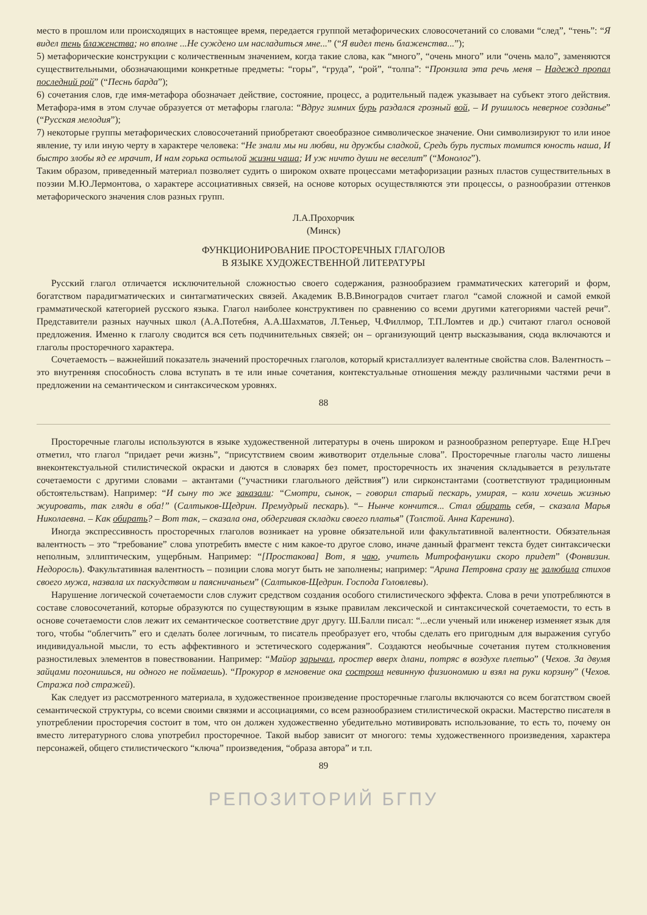место в прошлом или происходящих в настоящее время, передается группой метафорических словосочетаний со словами “след”, “тень”: “Я видел тень блаженства; но вполне ...Не суждено им насладиться мне...” (“Я видел тень блаженства...”);
5) метафорические конструкции с количественным значением, когда такие слова, как “много”, “очень много” или “очень мало”, заменяются существительными, обозначающими конкретные предметы: “горы”, “груда”, “рой”, “толпа”: “Пронзила эта речь меня – Надежд пропал последний рой” (“Песнь барда”);
6) сочетания слов, где имя-метафора обозначает действие, состояние, процесс, а родительный падеж указывает на субъект этого действия. Метафора-имя в этом случае образуется от метафоры глагола: “Вдруг зимних бурь раздался грозный вой, – И рушилось неверное созданье” (“Русская мелодия”);
7) некоторые группы метафорических словосочетаний приобретают своеобразное символическое значение. Они символизируют то или иное явление, ту или иную черту в характере человека: “Не знали мы ни любви, ни дружбы сладкой, Средь бурь пустых томится юность наша, И быстро злобы яд ее мрачит, И нам горька остылой жизни чаша; И уж ничто души не веселит” (“Монолог”).
Таким образом, приведенный материал позволяет судить о широком охвате процессами метафоризации разных пластов существительных в поэзии М.Ю.Лермонтова, о характере ассоциативных связей, на основе которых осуществляются эти процессы, о разнообразии оттенков метафорического значения слов разных групп.
Л.А.Прохорчик
(Минск)
ФУНКЦИОНИРОВАНИЕ ПРОСТОРЕЧНЫХ ГЛАГОЛОВ
В ЯЗЫКЕ ХУДОЖЕСТВЕННОЙ ЛИТЕРАТУРЫ
Русский глагол отличается исключительной сложностью своего содержания, разнообразием грамматических категорий и форм, богатством парадигматических и синтагматических связей. Академик В.В.Виноградов считает глагол “самой сложной и самой емкой грамматической категорией русского языка. Глагол наиболее конструктивен по сравнению со всеми другими категориями частей речи”. Представители разных научных школ (А.А.Потебня, А.А.Шахматов, Л.Теньер, Ч.Филлмор, Т.П.Ломтев и др.) считают глагол основой предложения. Именно к глаголу сводится вся сеть подчинительных связей; он – организующий центр высказывания, сюда включаются и глаголы просторечного характера.
Сочетаемость – важнейший показатель значений просторечных глаголов, который кристаллизует валентные свойства слов. Валентность – это внутренняя способность слова вступать в те или иные сочетания, контекстуальные отношения между различными частями речи в предложении на семантическом и синтаксическом уровнях.
88
Просторечные глаголы используются в языке художественной литературы в очень широком и разнообразном репертуаре. Еще Н.Греч отметил, что глагол “придает речи жизнь”, “присутствием своим животворит отдельные слова”. Просторечные глаголы часто лишены внеконтекстуальной стилистической окраски и даются в словарях без помет, просторечность их значения складывается в результате сочетаемости с другими словами – актантами (“участники глагольного действия”) или сирконстантами (соответствуют традиционным обстоятельствам). Например: “И сыну то же заказали: “Смотри, сынок, – говорил старый пескарь, умирая, – коли хочешь жизнью жуировать, так гляди в оба!” (Салтыков-Щедрин. Премудрый пескарь). “– Нынче кончится... Стал обирать себя, – сказала Марья Николаевна. – Как обирать? – Вот так, – сказала она, обдергивая складки своего платья” (Толстой. Анна Каренина).
Иногда экспрессивность просторечных глаголов возникает на уровне обязательной или факультативной валентности. Обязательная валентность – это “требование” слова употребить вместе с ним какое-то другое слово, иначе данный фрагмент текста будет синтаксически неполным, эллиптическим, ущербным. Например: “[Простакова] Вот, я чаю, учитель Митрофанушки скоро придет” (Фонвизин. Недоросль). Факультативная валентность – позиции слова могут быть не заполнены; например: “Арина Петровна сразу не залюбила стихов своего мужа, назвала их паскудством и паясничаньем” (Салтыков-Щедрин. Господа Головлевы).
Нарушение логической сочетаемости слов служит средством создания особого стилистического эффекта. Слова в речи употребляются в составе словосочетаний, которые образуются по существующим в языке правилам лексической и синтаксической сочетаемости, то есть в основе сочетаемости слов лежит их семантическое соответствие друг другу. Ш.Балли писал: “...если ученый или инженер изменяет язык для того, чтобы “облегчить” его и сделать более логичным, то писатель преобразует его, чтобы сделать его пригодным для выражения сугубо индивидуальной мысли, то есть аффективного и эстетического содержания”. Создаются необычные сочетания путем столкновения разностилевых элементов в повествовании. Например: “Майор зарычал, простер вверх длани, потряс в воздухе плетью” (Чехов. За двумя зайцами погонишься, ни одного не поймаешь). “Прокурор в мгновение ока состроил невинную физиономию и взял на руки корзину” (Чехов. Стража под стражей).
Как следует из рассмотренного материала, в художественное произведение просторечные глаголы включаются со всем богатством своей семантической структуры, со всеми своими связями и ассоциациями, со всем разнообразием стилистической окраски. Мастерство писателя в употреблении просторечия состоит в том, что он должен художественно убедительно мотивировать использование, то есть то, почему он вместо литературного слова употребил просторечное. Такой выбор зависит от многого: темы художественного произведения, характера персонажей, общего стилистического “ключа” произведения, “образа автора” и т.п.
89
РЕПОЗИТОРИЙ БГПУ